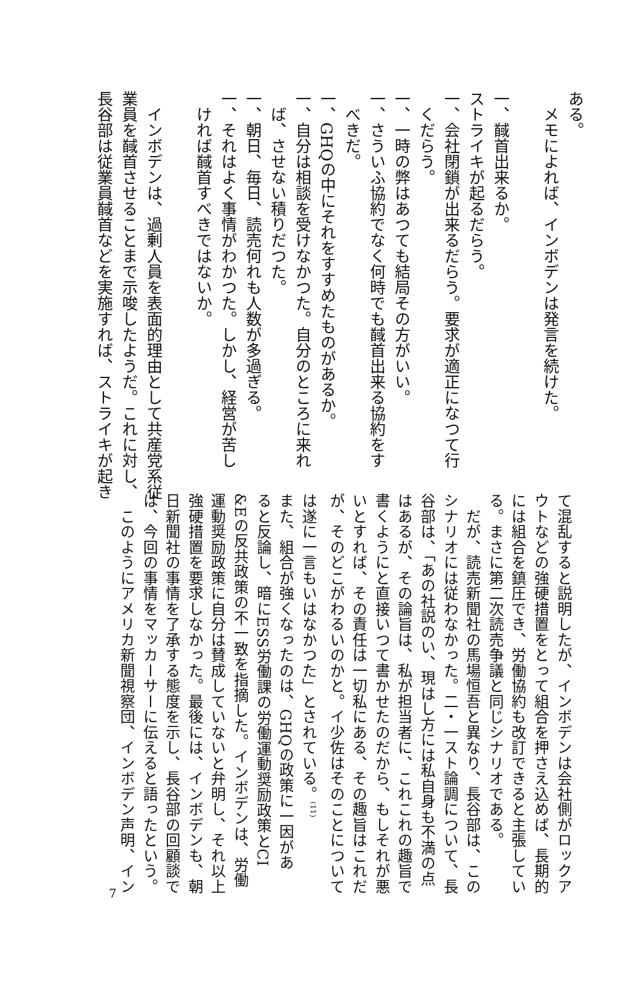ある。
　メモによれば、インボデンは発言を続けた。
一、馘首出来るか。
ストライキが起るだらう。
一、会社閉鎖が出来るだらう。要求が適正になつて行
　くだらう。
一、一時の弊はあつても結局その方がいい。
一、さういふ協約でなく何時でも馘首出来る協約をす
　べきだ。
一、GHQの中にそれをすすめたものがあるか。
一、自分は相談を受けなかつた。自分のところに来れ
　ば、させない積りだつた。
一、朝日、毎日、読売何れも人数が多過ぎる。
一、それはよく事情がわかつた。しかし、経営が苦し
　ければ馘首すべきではないか。
　インボデンは、過剰人員を表面的理由として共産党系従
業員を馘首させることまで示唆したようだ。これに対し、
長谷部は従業員馘首などを実施すれば、ストライキが起き
て混乱すると説明したが、インボデンは会社側がロックア
ウトなどの強硬措置をとって組合を押さえ込めば、長期的
には組合を鎮圧でき、労働協約も改訂できると主張してい
る。まさに第二次読売争議と同じシナリオである。
　だが、読売新聞社の馬場恒吾と異なり、長谷部は、この
シナリオには従わなかった。二・一スト論調について、長
谷部は、「あの社説のい、現はし方には私自身も不満の点
はあるが、その論旨は、私が担当者に、これこれの趣旨で
書くようにと直接いつて書かせたのだから、もしそれが悪
いとすれば、その責任は一切私にある、その趣旨はこれだ
が、そのどこがわるいのかと。イ少佐はそのことについて
は遂に一言もいはなかつた」とされている。<sup>(11)</sup>
また、組合が強くなったのは、GHQの政策に一因があ
ると反論し、暗にESS労働課の労働運動奨励政策とCI
&Eの反共政策の不一致を指摘した。インボデンは、労働
運動奨励政策に自分は賛成していないと弁明し、それ以上
強硬措置を要求しなかった。最後には、インボデンも、朝
日新聞社の事情を了承する態度を示し、長谷部の回顧談で
は、今回の事情をマッカーサーに伝えると語ったという。
　このようにアメリカ新聞視察団、インボデン声明、イン
7